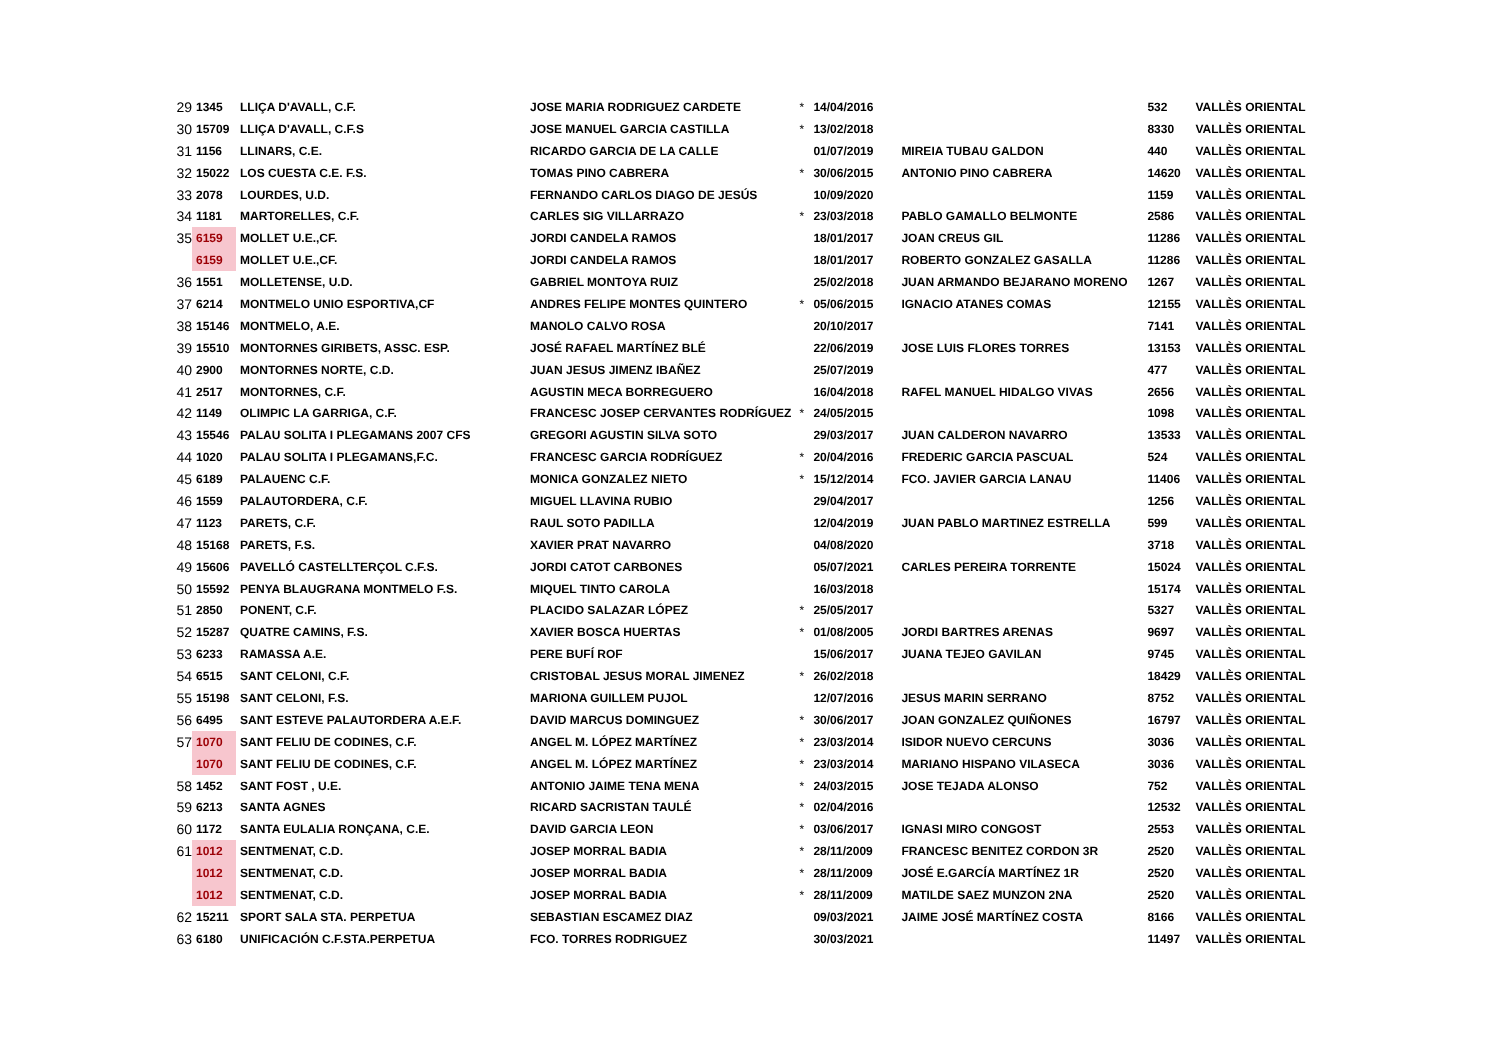| 29 | 1345 | LLIÇA D'AVALL, C.F. | JOSE MARIA RODRIGUEZ CARDETE | * | 14/04/2016 | | 532 | VALLÈS ORIENTAL |
| 30 | 15709 | LLIÇA D'AVALL, C.F.S | JOSE MANUEL GARCIA CASTILLA | * | 13/02/2018 | | 8330 | VALLÈS ORIENTAL |
| 31 | 1156 | LLINARS, C.E. | RICARDO GARCIA DE LA CALLE | | 01/07/2019 | MIREIA TUBAU GALDON | 440 | VALLÈS ORIENTAL |
| 32 | 15022 | LOS CUESTA C.E. F.S. | TOMAS PINO CABRERA | * | 30/06/2015 | ANTONIO PINO CABRERA | 14620 | VALLÈS ORIENTAL |
| 33 | 2078 | LOURDES, U.D. | FERNANDO CARLOS DIAGO DE JESÚS | | 10/09/2020 | | 1159 | VALLÈS ORIENTAL |
| 34 | 1181 | MARTORELLES, C.F. | CARLES SIG VILLARRAZO | * | 23/03/2018 | PABLO GAMALLO BELMONTE | 2586 | VALLÈS ORIENTAL |
| 35 | 6159 | MOLLET U.E.,CF. | JORDI CANDELA RAMOS | | 18/01/2017 | JOAN CREUS GIL | 11286 | VALLÈS ORIENTAL |
| | 6159 | MOLLET U.E.,CF. | JORDI CANDELA RAMOS | | 18/01/2017 | ROBERTO GONZALEZ GASALLA | 11286 | VALLÈS ORIENTAL |
| 36 | 1551 | MOLLETENSE, U.D. | GABRIEL MONTOYA RUIZ | | 25/02/2018 | JUAN ARMANDO BEJARANO MORENO | 1267 | VALLÈS ORIENTAL |
| 37 | 6214 | MONTMELO UNIO ESPORTIVA,CF | ANDRES FELIPE MONTES QUINTERO | * | 05/06/2015 | IGNACIO ATANES COMAS | 12155 | VALLÈS ORIENTAL |
| 38 | 15146 | MONTMELO, A.E. | MANOLO CALVO ROSA | | 20/10/2017 | | 7141 | VALLÈS ORIENTAL |
| 39 | 15510 | MONTORNES GIRIBETS, ASSC. ESP. | JOSÉ RAFAEL MARTÍNEZ BLÉ | | 22/06/2019 | JOSE LUIS FLORES TORRES | 13153 | VALLÈS ORIENTAL |
| 40 | 2900 | MONTORNES NORTE, C.D. | JUAN JESUS JIMENZ IBAÑEZ | | 25/07/2019 | | 477 | VALLÈS ORIENTAL |
| 41 | 2517 | MONTORNES, C.F. | AGUSTIN MECA BORREGUERO | | 16/04/2018 | RAFEL MANUEL HIDALGO VIVAS | 2656 | VALLÈS ORIENTAL |
| 42 | 1149 | OLIMPIC LA GARRIGA, C.F. | FRANCESC JOSEP CERVANTES RODRÍGUEZ | * | 24/05/2015 | | 1098 | VALLÈS ORIENTAL |
| 43 | 15546 | PALAU SOLITA I PLEGAMANS 2007 CFS | GREGORI AGUSTIN SILVA SOTO | | 29/03/2017 | JUAN CALDERON NAVARRO | 13533 | VALLÈS ORIENTAL |
| 44 | 1020 | PALAU SOLITA I PLEGAMANS,F.C. | FRANCESC GARCIA RODRÍGUEZ | * | 20/04/2016 | FREDERIC GARCIA PASCUAL | 524 | VALLÈS ORIENTAL |
| 45 | 6189 | PALAUENC C.F. | MONICA GONZALEZ NIETO | * | 15/12/2014 | FCO. JAVIER GARCIA LANAU | 11406 | VALLÈS ORIENTAL |
| 46 | 1559 | PALAUTORDERA, C.F. | MIGUEL LLAVINA RUBIO | | 29/04/2017 | | 1256 | VALLÈS ORIENTAL |
| 47 | 1123 | PARETS, C.F. | RAUL SOTO PADILLA | | 12/04/2019 | JUAN PABLO MARTINEZ ESTRELLA | 599 | VALLÈS ORIENTAL |
| 48 | 15168 | PARETS, F.S. | XAVIER PRAT NAVARRO | | 04/08/2020 | | 3718 | VALLÈS ORIENTAL |
| 49 | 15606 | PAVELLÓ CASTELLTERÇOL C.F.S. | JORDI CATOT CARBONES | | 05/07/2021 | CARLES PEREIRA TORRENTE | 15024 | VALLÈS ORIENTAL |
| 50 | 15592 | PENYA BLAUGRANA MONTMELO F.S. | MIQUEL TINTO CAROLA | | 16/03/2018 | | 15174 | VALLÈS ORIENTAL |
| 51 | 2850 | PONENT, C.F. | PLACIDO SALAZAR LÓPEZ | * | 25/05/2017 | | 5327 | VALLÈS ORIENTAL |
| 52 | 15287 | QUATRE CAMINS, F.S. | XAVIER BOSCA HUERTAS | * | 01/08/2005 | JORDI BARTRES ARENAS | 9697 | VALLÈS ORIENTAL |
| 53 | 6233 | RAMASSA A.E. | PERE BUFÍ ROF | | 15/06/2017 | JUANA TEJEO GAVILAN | 9745 | VALLÈS ORIENTAL |
| 54 | 6515 | SANT CELONI, C.F. | CRISTOBAL JESUS MORAL JIMENEZ | * | 26/02/2018 | | 18429 | VALLÈS ORIENTAL |
| 55 | 15198 | SANT CELONI, F.S. | MARIONA GUILLEM PUJOL | | 12/07/2016 | JESUS MARIN SERRANO | 8752 | VALLÈS ORIENTAL |
| 56 | 6495 | SANT ESTEVE PALAUTORDERA A.E.F. | DAVID MARCUS DOMINGUEZ | * | 30/06/2017 | JOAN GONZALEZ QUIÑONES | 16797 | VALLÈS ORIENTAL |
| 57 | 1070 | SANT FELIU DE CODINES, C.F. | ANGEL M. LÓPEZ MARTÍNEZ | * | 23/03/2014 | ISIDOR NUEVO CERCUNS | 3036 | VALLÈS ORIENTAL |
| | 1070 | SANT FELIU DE CODINES, C.F. | ANGEL M. LÓPEZ MARTÍNEZ | * | 23/03/2014 | MARIANO HISPANO VILASECA | 3036 | VALLÈS ORIENTAL |
| 58 | 1452 | SANT FOST , U.E. | ANTONIO JAIME TENA MENA | * | 24/03/2015 | JOSE TEJADA ALONSO | 752 | VALLÈS ORIENTAL |
| 59 | 6213 | SANTA AGNES | RICARD SACRISTAN TAULÉ | * | 02/04/2016 | | 12532 | VALLÈS ORIENTAL |
| 60 | 1172 | SANTA EULALIA RONÇANA, C.E. | DAVID GARCIA LEON | * | 03/06/2017 | IGNASI MIRO CONGOST | 2553 | VALLÈS ORIENTAL |
| 61 | 1012 | SENTMENAT, C.D. | JOSEP MORRAL BADIA | * | 28/11/2009 | FRANCESC BENITEZ CORDON 3R | 2520 | VALLÈS ORIENTAL |
| | 1012 | SENTMENAT, C.D. | JOSEP MORRAL BADIA | * | 28/11/2009 | JOSÉ E.GARCÍA MARTÍNEZ 1R | 2520 | VALLÈS ORIENTAL |
| | 1012 | SENTMENAT, C.D. | JOSEP MORRAL BADIA | * | 28/11/2009 | MATILDE SAEZ MUNZON 2NA | 2520 | VALLÈS ORIENTAL |
| 62 | 15211 | SPORT SALA STA. PERPETUA | SEBASTIAN ESCAMEZ DIAZ | | 09/03/2021 | JAIME JOSÉ MARTÍNEZ COSTA | 8166 | VALLÈS ORIENTAL |
| 63 | 6180 | UNIFICACIÓN C.F.STA.PERPETUA | FCO. TORRES RODRIGUEZ | | 30/03/2021 | | 11497 | VALLÈS ORIENTAL |